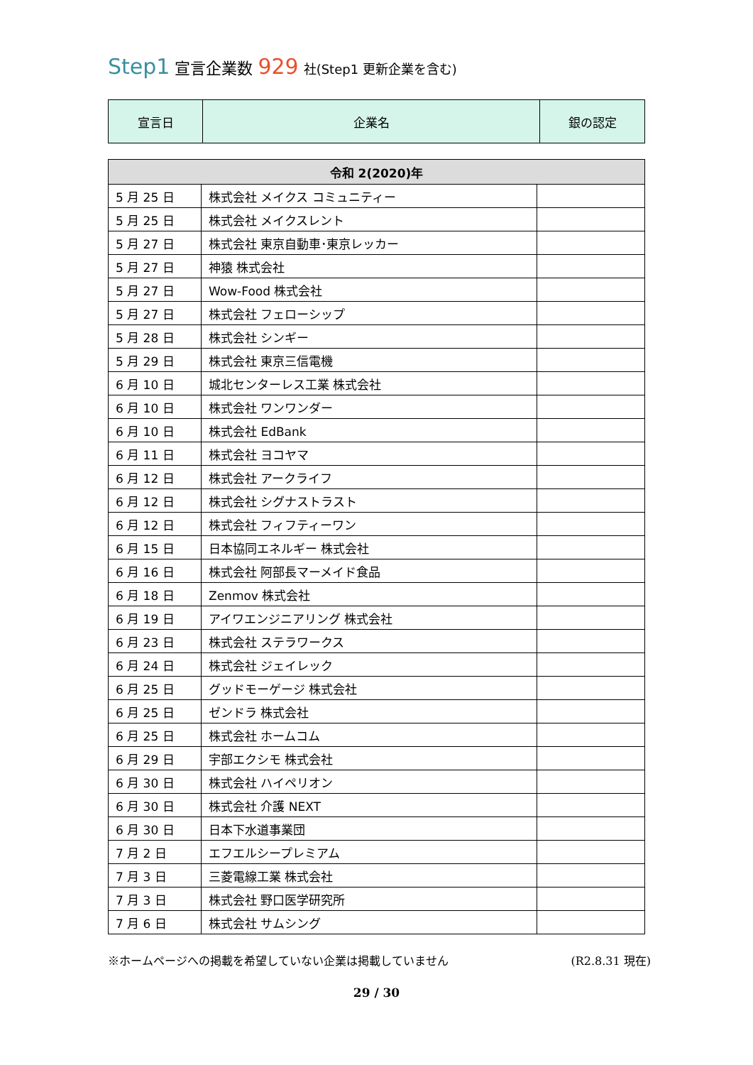Step1 宣言企業数 929 社(Step1 更新企業を含む)
| 宣言日 | 企業名 | 銀の認定 |
| --- | --- | --- |
| 令和 2(2020)年 | | |
| --- | --- | --- |
| 5 月 25 日 | 株式会社 メイクス コミュニティー | |
| 5 月 25 日 | 株式会社 メイクスレント | |
| 5 月 27 日 | 株式会社 東京自動車･東京レッカー | |
| 5 月 27 日 | 神猿 株式会社 | |
| 5 月 27 日 | Wow-Food 株式会社 | |
| 5 月 27 日 | 株式会社 フェローシップ | |
| 5 月 28 日 | 株式会社 シンギー | |
| 5 月 29 日 | 株式会社 東京三信電機 | |
| 6 月 10 日 | 城北センターレス工業 株式会社 | |
| 6 月 10 日 | 株式会社 ワンワンダー | |
| 6 月 10 日 | 株式会社 EdBank | |
| 6 月 11 日 | 株式会社 ヨコヤマ | |
| 6 月 12 日 | 株式会社 アークライフ | |
| 6 月 12 日 | 株式会社 シグナストラスト | |
| 6 月 12 日 | 株式会社 フィフティーワン | |
| 6 月 15 日 | 日本協同エネルギー 株式会社 | |
| 6 月 16 日 | 株式会社 阿部長マーメイド食品 | |
| 6 月 18 日 | Zenmov 株式会社 | |
| 6 月 19 日 | アイワエンジニアリング 株式会社 | |
| 6 月 23 日 | 株式会社 ステラワークス | |
| 6 月 24 日 | 株式会社 ジェイレック | |
| 6 月 25 日 | グッドモーゲージ 株式会社 | |
| 6 月 25 日 | ゼンドラ 株式会社 | |
| 6 月 25 日 | 株式会社 ホームコム | |
| 6 月 29 日 | 宇部エクシモ 株式会社 | |
| 6 月 30 日 | 株式会社 ハイペリオン | |
| 6 月 30 日 | 株式会社 介護 NEXT | |
| 6 月 30 日 | 日本下水道事業団 | |
| 7 月 2 日 | エフエルシープレミアム | |
| 7 月 3 日 | 三菱電線工業 株式会社 | |
| 7 月 3 日 | 株式会社 野口医学研究所 | |
| 7 月 6 日 | 株式会社 サムシング | |
※ホームページへの掲載を希望していない企業は掲載していません (R2.8.31 現在)
29 / 30